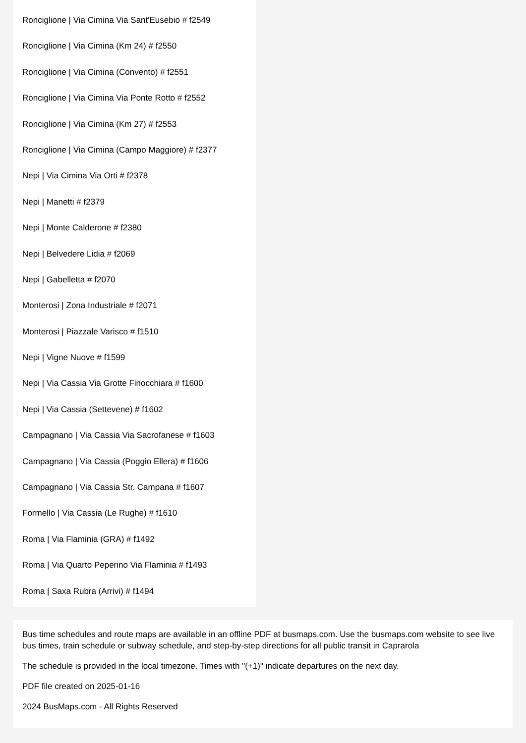Ronciglione | Via Cimina Via Sant'Eusebio # f2549
Ronciglione | Via Cimina (Km 24) # f2550
Ronciglione | Via Cimina (Convento) # f2551
Ronciglione | Via Cimina Via Ponte Rotto # f2552
Ronciglione | Via Cimina (Km 27) # f2553
Ronciglione | Via Cimina (Campo Maggiore) # f2377
Nepi | Via Cimina Via Orti # f2378
Nepi | Manetti # f2379
Nepi | Monte Calderone # f2380
Nepi | Belvedere Lidia # f2069
Nepi | Gabelletta # f2070
Monterosi | Zona Industriale # f2071
Monterosi | Piazzale Varisco # f1510
Nepi | Vigne Nuove # f1599
Nepi | Via Cassia Via Grotte Finocchiara # f1600
Nepi | Via Cassia (Settevene) # f1602
Campagnano | Via Cassia Via Sacrofanese # f1603
Campagnano | Via Cassia (Poggio Ellera) # f1606
Campagnano | Via Cassia Str. Campana # f1607
Formello | Via Cassia (Le Rughe) # f1610
Roma | Via Flaminia (GRA) # f1492
Roma | Via Quarto Peperino Via Flaminia # f1493
Roma | Saxa Rubra (Arrivi) # f1494
Bus time schedules and route maps are available in an offline PDF at busmaps.com. Use the busmaps.com website to see live bus times, train schedule or subway schedule, and step-by-step directions for all public transit in Caprarola
The schedule is provided in the local timezone. Times with "(+1)" indicate departures on the next day.
PDF file created on 2025-01-16
2024 BusMaps.com - All Rights Reserved